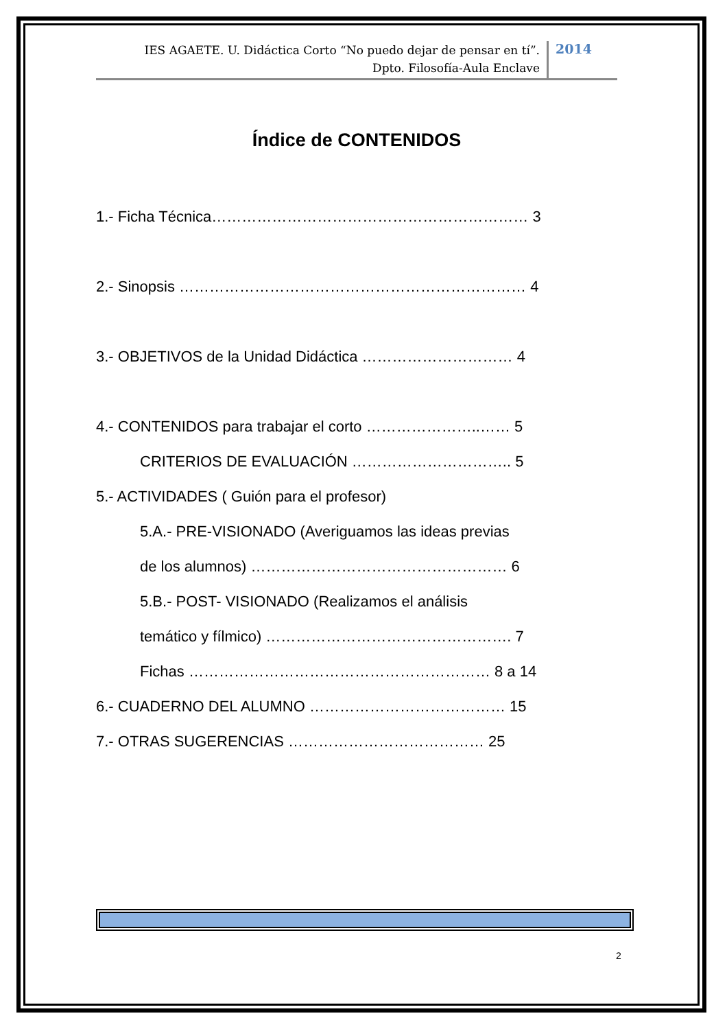IES AGAETE. U. Didáctica Corto “No puedo dejar de pensar en tí”.
Dpto. Filosofía-Aula Enclave
2014
Índice de CONTENIDOS
1.- Ficha Técnica……………………………………………………… 3
2.- Sinopsis …………………………………………………………… 4
3.- OBJETIVOS de la Unidad Didáctica ………………………… 4
4.- CONTENIDOS para trabajar el corto …………………..…… 5
CRITERIOS DE EVALUACIÓN ………………………….. 5
5.- ACTIVIDADES ( Guión para el profesor)
5.A.- PRE-VISIONADO (Averiguamos las ideas previas
de los alumnos) …………………………………………… 6
5.B.- POST- VISIONADO (Realizamos el análisis
temático y fílmico) …………………………………………. 7
Fichas …………………………………………………… 8 a 14
6.- CUADERNO DEL ALUMNO ………………………………… 15
7.- OTRAS SUGERENCIAS ………………………………… 25
2